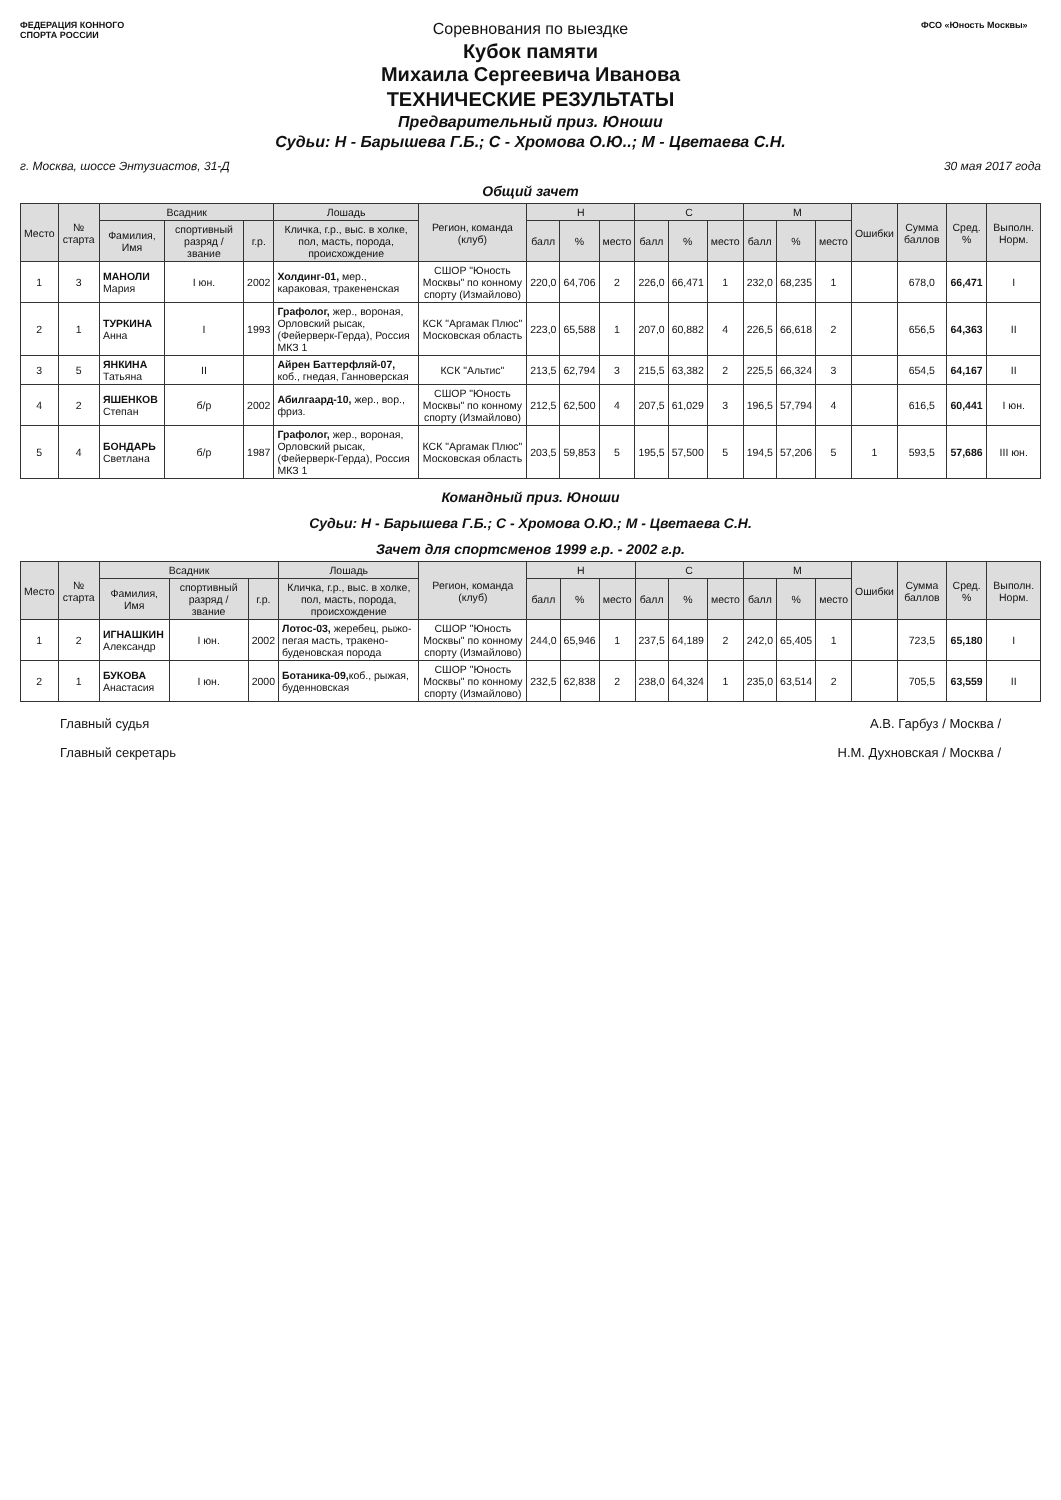ФЕДЕРАЦИЯ КОННОГО СПОРТА РОССИИ
Соревнования по выездке
Кубок памяти
Михаила Сергеевича Иванова
ТЕХНИЧЕСКИЕ РЕЗУЛЬТАТЫ
Предварительный приз. Юноши
Судьи: Н - Барышева Г.Б.; С - Хромова О.Ю..; М - Цветаева С.Н.
ФСО «Юность Москвы»
г. Москва, шоссе Энтузиастов, 31-Д 30 мая 2017 года
Общий зачет
| Место | № старта | Всадник | | | Лошадь | Регион, команда (клуб) | Н | | | С | | | М | | | Ошибки | Сумма баллов | Сред. % | Выполн. Норм. |
| --- | --- | --- | --- | --- | --- | --- | --- | --- | --- | --- | --- | --- | --- | --- | --- | --- | --- | --- | --- |
| | | Фамилия, Имя | спортивный разряд / звание | г.р. | Кличка, г.р., выс. в холке, пол, масть, порода, происхождение | | балл | % | место | балл | % | место | балл | % | место | | | | |
| 1 | 3 | МАНОЛИ Мария | I юн. | 2002 | Холдинг-01, мер., караковая, тракененская | СШОР "Юность Москвы" по конному спорту (Измайлово) | 220,0 | 64,706 | 2 | 226,0 | 66,471 | 1 | 232,0 | 68,235 | 1 | | 678,0 | 66,471 | I |
| 2 | 1 | ТУРКИНА Анна | I | 1993 | Графолог, жер., вороная, Орловский рысак, (Фейерверк-Герда), Россия МКЗ 1 | КСК "Аргамак Плюс" Московская область | 223,0 | 65,588 | 1 | 207,0 | 60,882 | 4 | 226,5 | 66,618 | 2 | | 656,5 | 64,363 | II |
| 3 | 5 | ЯНКИНА Татьяна | II | | Айрен Баттерфляй-07, коб., гнедая, Ганноверская | КСК "Альтис" | 213,5 | 62,794 | 3 | 215,5 | 63,382 | 2 | 225,5 | 66,324 | 3 | | 654,5 | 64,167 | II |
| 4 | 2 | ЯШЕНКОВ Степан | б/р | 2002 | Абилгаард-10, жер., вор., фриз. | СШОР "Юность Москвы" по конному спорту (Измайлово) | 212,5 | 62,500 | 4 | 207,5 | 61,029 | 3 | 196,5 | 57,794 | 4 | | 616,5 | 60,441 | I юн. |
| 5 | 4 | БОНДАРЬ Светлана | б/р | 1987 | Графолог, жер., вороная, Орловский рысак, (Фейерверк-Герда), Россия МКЗ 1 | КСК "Аргамак Плюс" Московская область | 203,5 | 59,853 | 5 | 195,5 | 57,500 | 5 | 194,5 | 57,206 | 5 | 1 | 593,5 | 57,686 | III юн. |
Командный приз. Юноши
Судьи: Н - Барышева Г.Б.; С - Хромова О.Ю.; М - Цветаева С.Н.
Зачет для спортсменов 1999 г.р. - 2002 г.р.
| Место | № старта | Всадник | | | Лошадь | Регион, команда (клуб) | Н | | | С | | | М | | | Ошибки | Сумма баллов | Сред. % | Выполн. Норм. |
| --- | --- | --- | --- | --- | --- | --- | --- | --- | --- | --- | --- | --- | --- | --- | --- | --- | --- | --- | --- |
| | | Фамилия, Имя | спортивный разряд / звание | г.р. | Кличка, г.р., выс. в холке, пол, масть, порода, происхождение | | балл | % | место | балл | % | место | балл | % | место | | | | |
| 1 | 2 | ИГНАШКИН Александр | I юн. | 2002 | Лотос-03, жеребец, рыжо-пегая масть, тракено-буденовская порода | СШОР "Юность Москвы" по конному спорту (Измайлово) | 244,0 | 65,946 | 1 | 237,5 | 64,189 | 2 | 242,0 | 65,405 | 1 | | 723,5 | 65,180 | I |
| 2 | 1 | БУКОВА Анастасия | I юн. | 2000 | Ботаника-09, коб., рыжая, буденновская | СШОР "Юность Москвы" по конному спорту (Измайлово) | 232,5 | 62,838 | 2 | 238,0 | 64,324 | 1 | 235,0 | 63,514 | 2 | | 705,5 | 63,559 | II |
Главный судья А.В. Гарбуз / Москва /
Главный секретарь Н.М. Духновская / Москва /